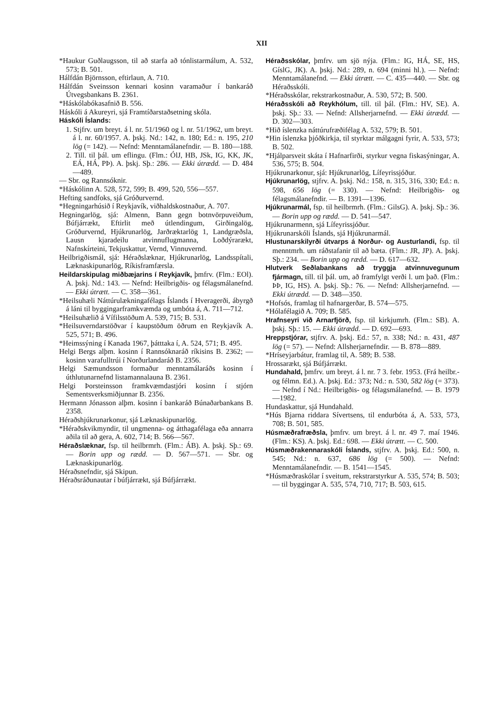XII
*Haukur Guðlaugsson, til að starfa að tónlistarmálum, A. 532, 573; B. 501.
Hálfdán Björnsson, eftirlaun, A. 710.
Hálfdán Sveinsson kennari kosinn varamaður í bankaráð Útvegsbankans B. 2361.
*Háskólabókasafnið B. 556.
Háskóli á Akureyri, sjá Framtíðarstaðsetning skóla.
Háskóli Íslands:
1. Stjfrv. um breyt. á l. nr. 51/1960 og l. nr. 51/1962, um breyt. á l. nr. 60/1957. A. þskj. Nd.: 142, n. 180; Ed.: n. 195, 210 lög (= 142). — Nefnd: Menntamálanefndir. — B. 180—188.
2. Till. til þál. um eflingu. (Flm.: ÓlJ, HB, JSk, IG, KK, JK, EÁ, HÁ, PÞ). A. þskj. Sþ.: 286. — Ekki útrædd. — D. 484—489.
— Sbr. og Rannsóknir.
*Háskólinn A. 528, 572, 599; B. 499, 520, 556—557.
Hefting sandfoks, sjá Gróðurvernd.
*Hegningarhúsið í Reykjavík, viðhaldskostnaður, A. 707.
Hegningarlög, sjá: Almenn, Bann gegn botnvörpuveiðum, Búfjárrækt, Eftirlit með útlendingum, Girðingalög, Gróðurvernd, Hjúkrunarlög, Jarðræktarlög 1, Landgræðsla, Lausn kjaradeilu atvinnuflugmanna, Loðdýrarækt, Nafnskírteini, Tekjuskattur, Vernd, Vinnuvernd.
Heilbrigðismál, sjá: Héraðslæknar, Hjúkrunarlög, Landsspítali, Læknaskipunarlög, Ríkisframfærsla.
Heildarskipulag miðbæjarins í Reykjavík, þmfrv. (Flm.: EOl). A. þskj. Nd.: 143. — Nefnd: Heilbrigðis- og félagsmálanefnd. — Ekki útrætt. — C. 358—361.
*Heilsuhæli Náttúrulækningafélags Íslands í Hveragerði, ábyrgð á láni til byggingarframkvæmda og umbóta á, A. 711—712.
*Heilsuhælið á Vífilsstöðum A. 539, 715; B. 531.
*Heilsuverndarstöðvar í kaupstöðum öðrum en Reykjavík A. 525, 571; B. 496.
*Heimssýning í Kanada 1967, þátttaka í, A. 524, 571; B. 495.
Helgi Bergs alþm. kosinn í Rannsóknaráð ríkisins B. 2362; — kosinn varafulltrúi í Norðurlandaráð B. 2356.
Helgi Sæmundsson formaður menntamálaráðs kosinn í úthlutunarnefnd listamannalauna B. 2361.
Helgi Þorsteinsson framkvæmdastjóri kosinn í stjórn Sementsverksmiðjunnar B. 2356.
Hermann Jónasson alþm. kosinn í bankaráð Búnaðarbankans B. 2358.
Héraðshjúkrunarkonur, sjá Læknaskipunarlög.
*Héraðskvikmyndir, til ungmenna- og átthagafélaga eða annarra aðila til að gera, A. 602, 714; B. 566—567.
Héraðslæknar, fsp. til heilbrmrh. (Flm.: ÁB). A. þskj. Sþ.: 69. — Borin upp og rædd. — D. 567—571. — Sbr. og Læknaskipunarlög.
Héraðsnefndir, sjá Skipun.
Héraðsráðunautar í búfjárrækt, sjá Búfjárrækt.
Héraðsskólar, þmfrv. um sjö nýja. (Flm.: IG, HÁ, SE, HS, GíslG, JK). A. þskj. Nd.: 289, n. 694 (minni hl.). — Nefnd: Menntamálanefnd. — Ekki útrætt. — C. 435—440. — Sbr. og Héraðsskóli.
*Héraðsskólar, rekstrarkostnaður, A. 530, 572; B. 500.
Héraðsskóli að Reykhólum, till. til þál. (Flm.: HV, SE). A. þskj. Sþ.: 33. — Nefnd: Allsherjarnefnd. — Ekki útrædd. — D. 302—303.
*Hið íslenzka náttúrufræðifélag A. 532, 579; B. 501.
*Hin íslenzka þjóðkirkja, til styrktar málgagni fyrir, A. 533, 573; B. 502.
*Hjálparsveit skáta í Hafnarfirði, styrkur vegna fiskasýningar, A. 536, 575; B. 504.
Hjúkrunarkonur, sjá: Hjúkrunarlög, Lífeyrissjóður.
Hjúkrunarlög, stjfrv. A. þskj. Nd.: 158, n. 315, 316, 330; Ed.: n. 598, 656 lög (= 330). — Nefnd: Heilbrigðis- og félagsmálanefndir. — B. 1391—1396.
Hjúkrunarmál, fsp. til heilbrmrh. (Flm.: GilsG). A. þskj. Sþ.: 36. — Borin upp og rædd. — D. 541—547.
Hjúkrunarmenn, sjá Lífeyrissjóður.
Hjúkrunarskóli Íslands, sjá Hjúkrunarmál.
Hlustunarskilyrði útvarps á Norður- og Austurlandi, fsp. til menntmrh. um ráðstafanir til að bæta. (Flm.: JR, JP). A. þskj. Sþ.: 234. — Borin upp og rædd. — D. 617—632.
Hlutverk Seðlabankans að tryggja atvinnuvegunum fjármagn, till. til þál. um, að framfylgt verði l. um það. (Flm.: ÞÞ, IG, HS). A. þskj. Sþ.: 76. — Nefnd: Allsherjarnefnd. — Ekki útrædd. — D. 348—350.
*Hofsós, framlag til hafnargerðar, B. 574—575.
*Hólafélagið A. 709; B. 585.
Hrafnseyri við Arnarfjörð, fsp. til kirkjumrh. (Flm.: SB). A. þskj. Sþ.: 15. — Ekki útrædd. — D. 692—693.
Hreppstjórar, stjfrv. A. þskj. Ed.: 57, n. 338; Nd.: n. 431, 487 lög (= 57). — Nefnd: Allsherjarnefndir. — B. 878—889.
*Hríseyjarbátur, framlag til, A. 589; B. 538.
Hrossarækt, sjá Búfjárrækt.
Hundahald, þmfrv. um breyt. á l. nr. 7 3. febr. 1953. (Frá heilbr.- og félmn. Ed.). A. þskj. Ed.: 373; Nd.: n. 530, 582 lög (= 373). — Nefnd í Nd.: Heilbrigðis- og félagsmálanefnd. — B. 1979—1982.
Hundaskattur, sjá Hundahald.
*Hús Bjarna riddara Sívertsens, til endurbóta á, A. 533, 573, 708; B. 501, 585.
Húsmæðrafræðsla, þmfrv. um breyt. á l. nr. 49 7. maí 1946. (Flm.: KS). A. þskj. Ed.: 698. — Ekki útrætt. — C. 500.
Húsmæðrakennaraskóli Íslands, stjfrv. A. þskj. Ed.: 500, n. 545; Nd.: n. 637, 686 lög (= 500). — Nefnd: Menntamálanefndir. — B. 1541—1545.
*Húsmæðraskólar í sveitum, rekstrarstyrkur A. 535, 574; B. 503; — til byggingar A. 535, 574, 710, 717; B. 503, 615.